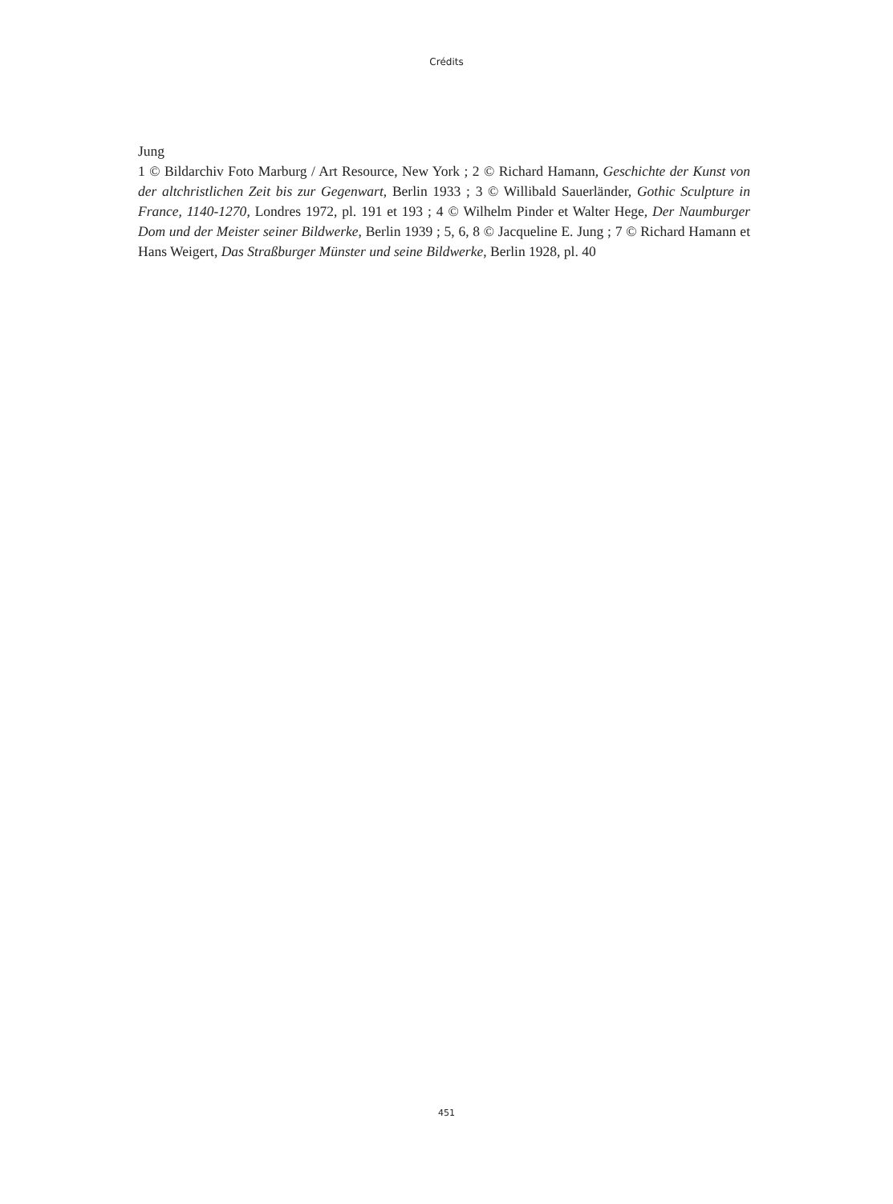Crédits
Jung
1 © Bildarchiv Foto Marburg / Art Resource, New York ; 2 © Richard Hamann, Geschichte der Kunst von der altchristlichen Zeit bis zur Gegenwart, Berlin 1933 ; 3 © Willibald Sauerländer, Gothic Sculpture in France, 1140-1270, Londres 1972, pl. 191 et 193 ; 4 © Wilhelm Pinder et Walter Hege, Der Naumburger Dom und der Meister seiner Bildwerke, Berlin 1939 ; 5, 6, 8 © Jacqueline E. Jung ; 7 © Richard Hamann et Hans Weigert, Das Straßburger Münster und seine Bildwerke, Berlin 1928, pl. 40
451